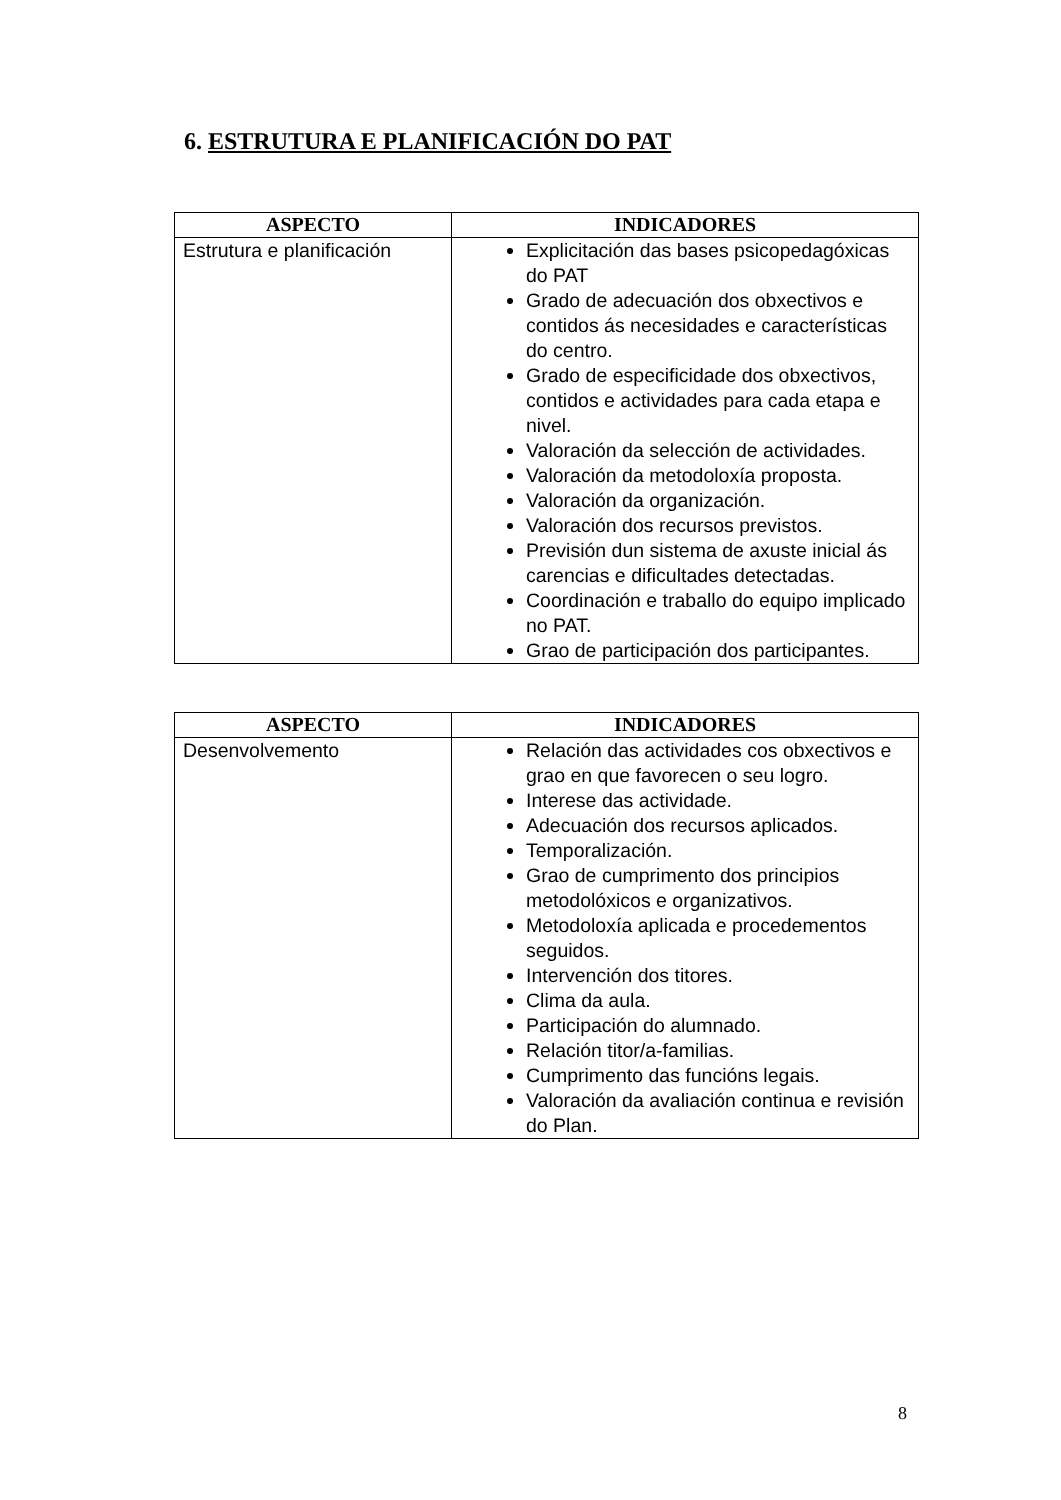6. ESTRUTURA E PLANIFICACIÓN DO PAT
| ASPECTO | INDICADORES |
| --- | --- |
| Estrutura e planificación | Explicitación das bases psicopedagóxicas do PAT Grado de adecuación dos obxectivos e contidos ás necesidades e características do centro. Grado de especificidade dos obxectivos, contidos e actividades para cada etapa e nivel. Valoración da selección de actividades. Valoración da metodoloxía proposta. Valoración da organización. Valoración dos recursos previstos. Previsión dun sistema de axuste inicial ás carencias e dificultades detectadas. Coordinación e traballo do equipo implicado no PAT. Grao de participación dos participantes. |
| ASPECTO | INDICADORES |
| --- | --- |
| Desenvolvemento | Relación das actividades cos obxectivos e grao en que favorecen o seu logro. Interese das actividade. Adecuación dos recursos aplicados. Temporalización. Grao de cumprimento dos principios metodolóxicos e organizativos. Metodoloxía aplicada e procedementos seguidos. Intervención dos titores. Clima da aula. Participación do alumnado. Relación titor/a-familias. Cumprimento das funcións legais. Valoración da avaliación continua e revisión do Plan. |
8